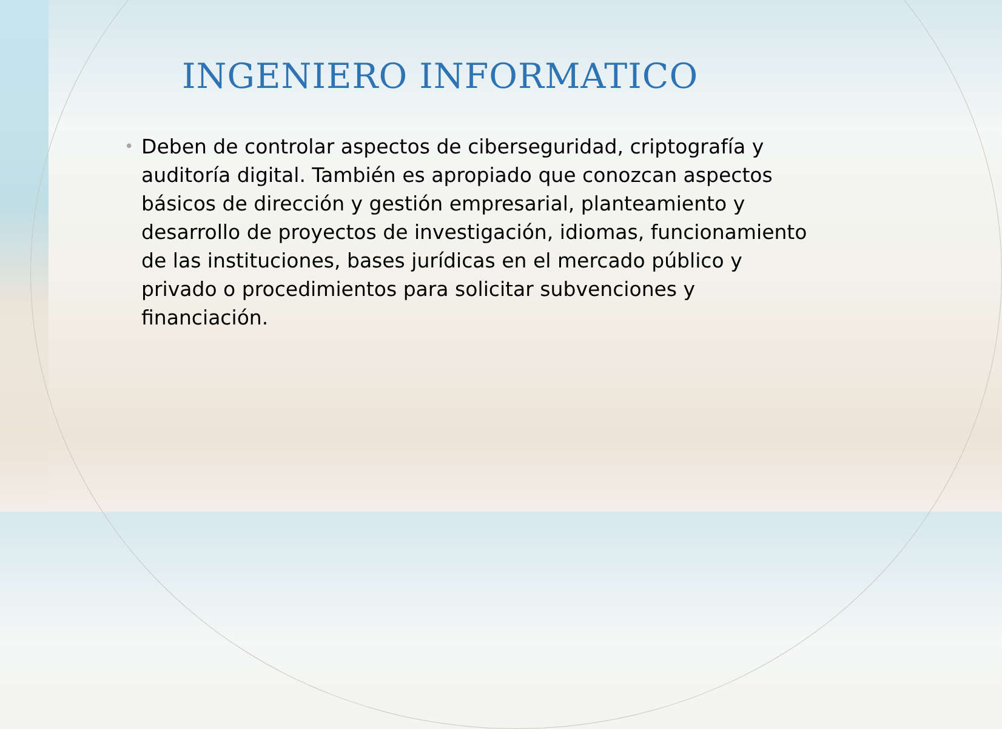INGENIERO INFORMATICO
•
Deben de controlar aspectos de ciberseguridad, criptografía y auditoría digital. También es apropiado que conozcan aspectos básicos de dirección y gestión empresarial, planteamiento y desarrollo de proyectos de investigación, idiomas, funcionamiento de las instituciones, bases jurídicas en el mercado público y privado o procedimientos para solicitar subvenciones y financiación.